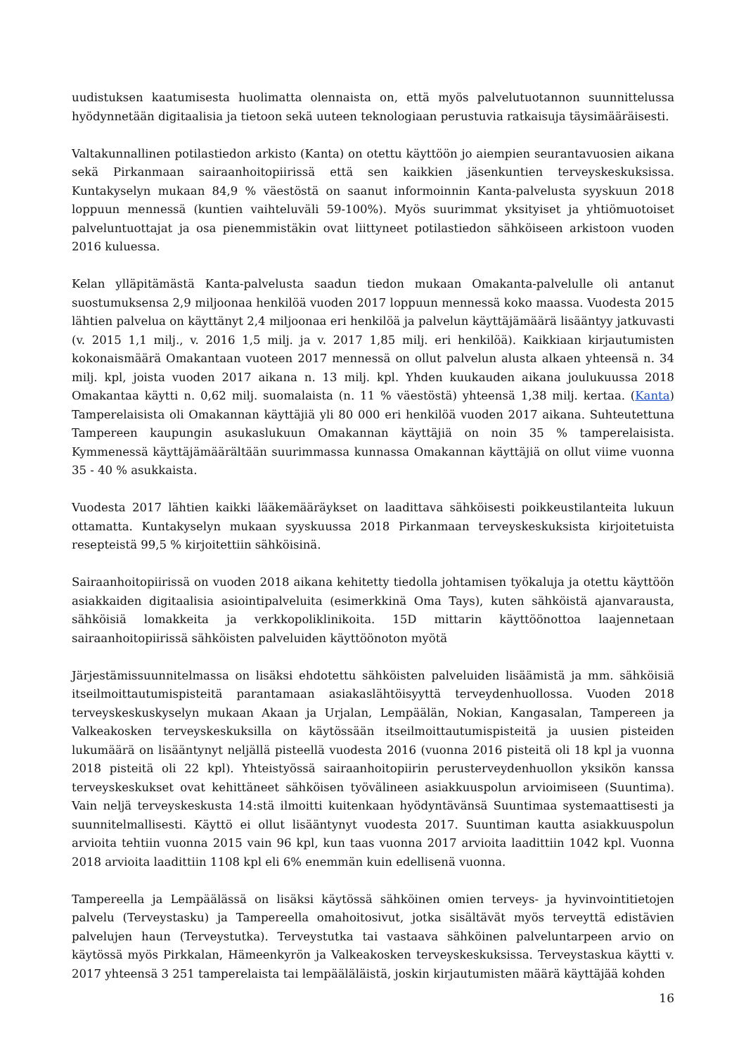uudistuksen kaatumisesta huolimatta olennaista on, että myös palvelutuotannon suunnittelussa hyödynnetään digitaalisia ja tietoon sekä uuteen teknologiaan perustuvia ratkaisuja täysimääräisesti.
Valtakunnallinen potilastiedon arkisto (Kanta) on otettu käyttöön jo aiempien seurantavuosien aikana sekä Pirkanmaan sairaanhoitopiirissä että sen kaikkien jäsenkuntien terveyskeskuksissa. Kuntakyselyn mukaan 84,9 % väestöstä on saanut informoinnin Kanta-palvelusta syyskuun 2018 loppuun mennessä (kuntien vaihteluväli 59-100%). Myös suurimmat yksityiset ja yhtiömuotoiset palveluntuottajat ja osa pienemmistäkin ovat liittyneet potilastiedon sähköiseen arkistoon vuoden 2016 kuluessa.
Kelan ylläpitämästä Kanta-palvelusta saadun tiedon mukaan Omakanta-palvelulle oli antanut suostumuksensa 2,9 miljoonaa henkilöä vuoden 2017 loppuun mennessä koko maassa. Vuodesta 2015 lähtien palvelua on käyttänyt 2,4 miljoonaa eri henkilöä ja palvelun käyttäjämäärä lisääntyy jatkuvasti (v. 2015 1,1 milj., v. 2016 1,5 milj. ja v. 2017 1,85 milj. eri henkilöä). Kaikkiaan kirjautumisten kokonaismäärä Omakantaan vuoteen 2017 mennessä on ollut palvelun alusta alkaen yhteensä n. 34 milj. kpl, joista vuoden 2017 aikana n. 13 milj. kpl. Yhden kuukauden aikana joulukuussa 2018 Omakantaa käytti n. 0,62 milj. suomalaista (n. 11 % väestöstä) yhteensä 1,38 milj. kertaa. (Kanta) Tamperelaisista oli Omakannan käyttäjiä yli 80 000 eri henkilöä vuoden 2017 aikana. Suhteutettuna Tampereen kaupungin asukaslukuun Omakannan käyttäjiä on noin 35 % tamperelaisista. Kymmenessä käyttäjämäärältään suurimmassa kunnassa Omakannan käyttäjiä on ollut viime vuonna 35 - 40 % asukkaista.
Vuodesta 2017 lähtien kaikki lääkemääräykset on laadittava sähköisesti poikkeustilanteita lukuun ottamatta. Kuntakyselyn mukaan syyskuussa 2018 Pirkanmaan terveyskeskuksista kirjoitetuista resepteistä 99,5 % kirjoitettiin sähköisinä.
Sairaanhoitopiirissä on vuoden 2018 aikana kehitetty tiedolla johtamisen työkaluja ja otettu käyttöön asiakkaiden digitaalisia asiointipalveluita (esimerkkinä Oma Tays), kuten sähköistä ajanvarausta, sähköisiä lomakkeita ja verkkopoliklinikoita. 15D mittarin käyttöönottoa laajennetaan sairaanhoitopiirissä sähköisten palveluiden käyttöönoton myötä
Järjestämissuunnitelmassa on lisäksi ehdotettu sähköisten palveluiden lisäämistä ja mm. sähköisiä itseilmoittautumispisteitä parantamaan asiakaslähtöisyyttä terveydenhuollossa. Vuoden 2018 terveyskeskuskyselyn mukaan Akaan ja Urjalan, Lempäälän, Nokian, Kangasalan, Tampereen ja Valkeakosken terveyskeskuksilla on käytössään itseilmoittautumispisteitä ja uusien pisteiden lukumäärä on lisääntynyt neljällä pisteellä vuodesta 2016 (vuonna 2016 pisteitä oli 18 kpl ja vuonna 2018 pisteitä oli 22 kpl). Yhteistyössä sairaanhoitopiirin perusterveydenhuollon yksikön kanssa terveyskeskukset ovat kehittäneet sähköisen työvälineen asiakkuuspolun arvioimiseen (Suuntima). Vain neljä terveyskeskusta 14:stä ilmoitti kuitenkaan hyödyntävänsä Suuntimaa systemaattisesti ja suunnitelmallisesti. Käyttö ei ollut lisääntynyt vuodesta 2017. Suuntiman kautta asiakkuuspolun arvioita tehtiin vuonna 2015 vain 96 kpl, kun taas vuonna 2017 arvioita laadittiin 1042 kpl. Vuonna 2018 arvioita laadittiin 1108 kpl eli 6% enemmän kuin edellisenä vuonna.
Tampereella ja Lempäälässä on lisäksi käytössä sähköinen omien terveys- ja hyvinvointitietojen palvelu (Terveystasku) ja Tampereella omahoitosivut, jotka sisältävät myös terveyttä edistävien palvelujen haun (Terveystutka). Terveystutka tai vastaava sähköinen palveluntarpeen arvio on käytössä myös Pirkkalan, Hämeenkyrön ja Valkeakosken terveyskeskuksissa. Terveystaskua käytti v. 2017 yhteensä 3 251 tamperelaista tai lempääläläistä, joskin kirjautumisten määrä käyttäjää kohden
16